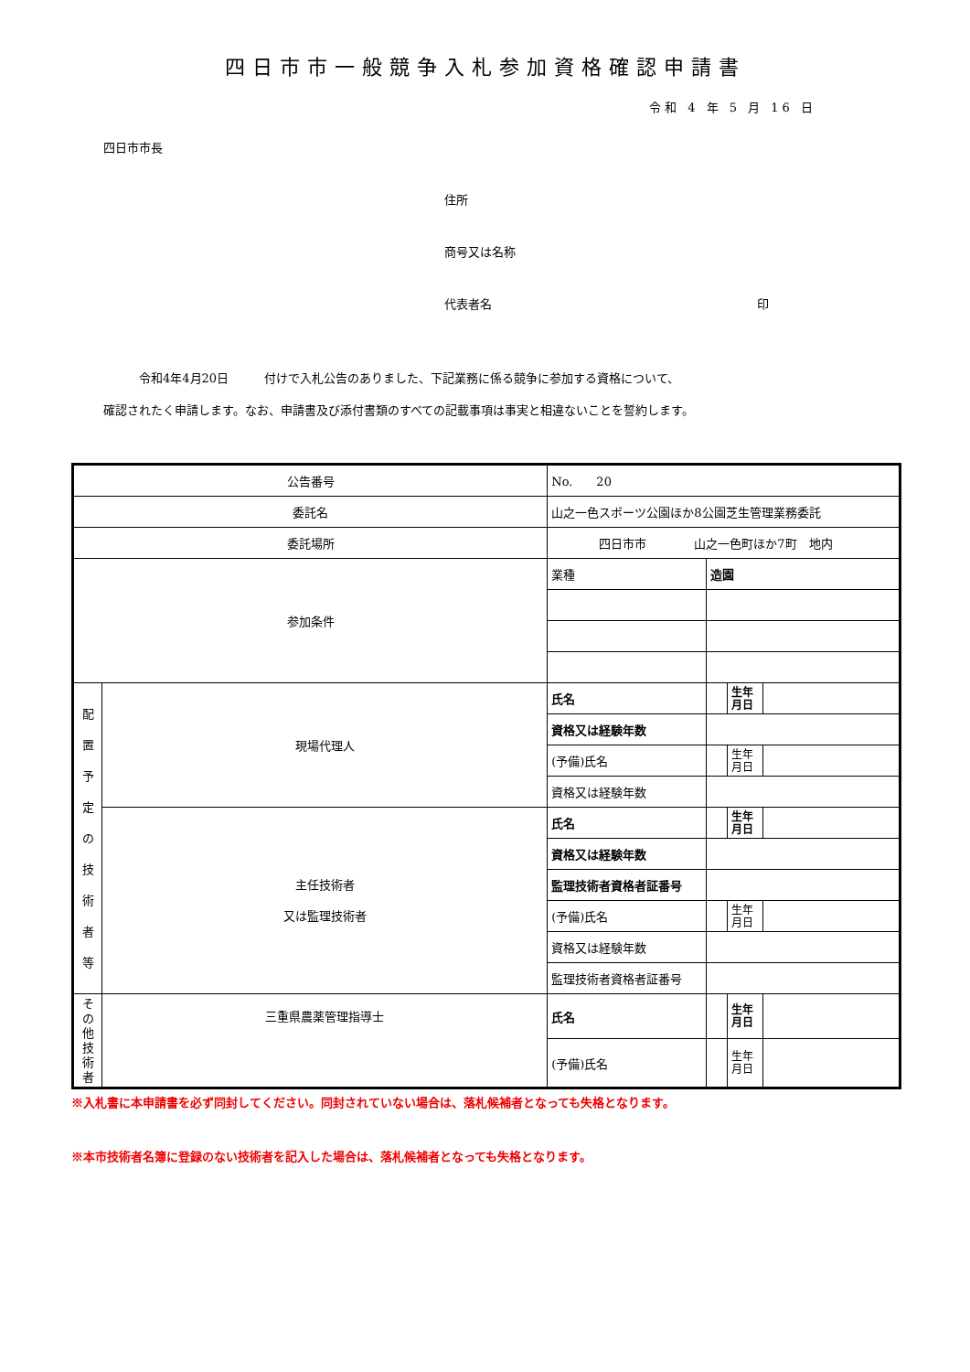四日市市一般競争入札参加資格確認申請書
令和 4 年 5 月 16 日
四日市市長
住所
商号又は名称
代表者名 印
　　　令和4年4月20日　　　付けで入札公告のありました、下記業務に係る競争に参加する資格について、
確認されたく申請します。なお、申請書及び添付書類のすべての記載事項は事実と相違ないことを誓約します。
| 公告番号 | | No. 20 | | | |
| 委託名 | | 山之一色スポーツ公園ほか8公園芝生管理業務委託 | | | |
| 委託場所 | | 四日市市 山之一色町ほか7町 地内 | | | |
| 参加条件 | | 業種 | 造園 | | |
| 配 置 予 定 の 技 術 者 等 | 現場代理人 | 氏名 | | 生年 月日 | |
| | | 資格又は経験年数 | | | |
| | | (予備)氏名 | | 生年 月日 | |
| | | 資格又は経験年数 | | | |
| | 主任技術者 又は監理技術者 | 氏名 | | 生年 月日 | |
| | | 資格又は経験年数 | | | |
| | | 監理技術者資格者証番号 | | | |
| | | (予備)氏名 | | 生年 月日 | |
| | | 資格又は経験年数 | | | |
| | | 監理技術者資格者証番号 | | | |
| そ の 他 技 術 者 | 三重県農薬管理指導士 | 氏名 | | 生年 月日 | |
| | | (予備)氏名 | | 生年 月日 | |
※入札書に本申請書を必ず同封してください。同封されていない場合は、落札候補者となっても失格となります。
※本市技術者名簿に登録のない技術者を記入した場合は、落札候補者となっても失格となります。